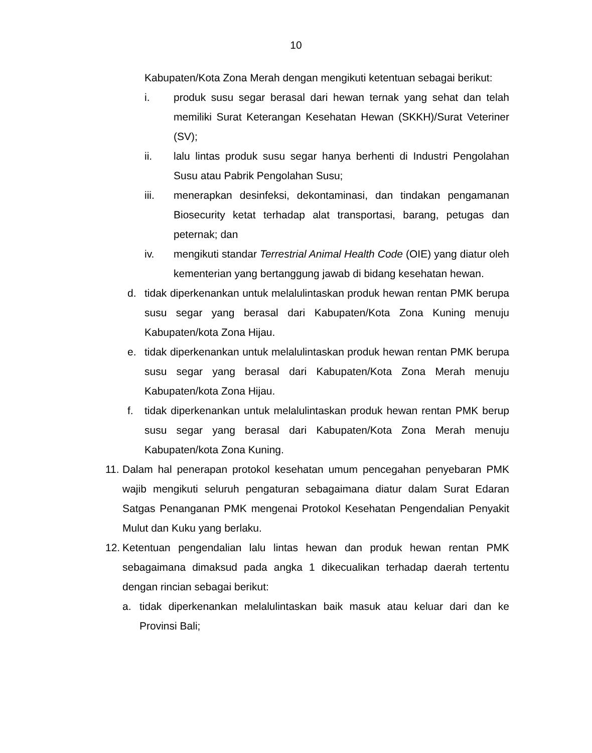10
Kabupaten/Kota Zona Merah dengan mengikuti ketentuan sebagai berikut:
i. produk susu segar berasal dari hewan ternak yang sehat dan telah memiliki Surat Keterangan Kesehatan Hewan (SKKH)/Surat Veteriner (SV);
ii. lalu lintas produk susu segar hanya berhenti di Industri Pengolahan Susu atau Pabrik Pengolahan Susu;
iii. menerapkan desinfeksi, dekontaminasi, dan tindakan pengamanan Biosecurity ketat terhadap alat transportasi, barang, petugas dan peternak; dan
iv. mengikuti standar Terrestrial Animal Health Code (OIE) yang diatur oleh kementerian yang bertanggung jawab di bidang kesehatan hewan.
d. tidak diperkenankan untuk melalulintaskan produk hewan rentan PMK berupa susu segar yang berasal dari Kabupaten/Kota Zona Kuning menuju Kabupaten/kota Zona Hijau.
e. tidak diperkenankan untuk melalulintaskan produk hewan rentan PMK berupa susu segar yang berasal dari Kabupaten/Kota Zona Merah menuju Kabupaten/kota Zona Hijau.
f. tidak diperkenankan untuk melalulintaskan produk hewan rentan PMK berup susu segar yang berasal dari Kabupaten/Kota Zona Merah menuju Kabupaten/kota Zona Kuning.
11. Dalam hal penerapan protokol kesehatan umum pencegahan penyebaran PMK wajib mengikuti seluruh pengaturan sebagaimana diatur dalam Surat Edaran Satgas Penanganan PMK mengenai Protokol Kesehatan Pengendalian Penyakit Mulut dan Kuku yang berlaku.
12. Ketentuan pengendalian lalu lintas hewan dan produk hewan rentan PMK sebagaimana dimaksud pada angka 1 dikecualikan terhadap daerah tertentu dengan rincian sebagai berikut:
a. tidak diperkenankan melalulintaskan baik masuk atau keluar dari dan ke Provinsi Bali;